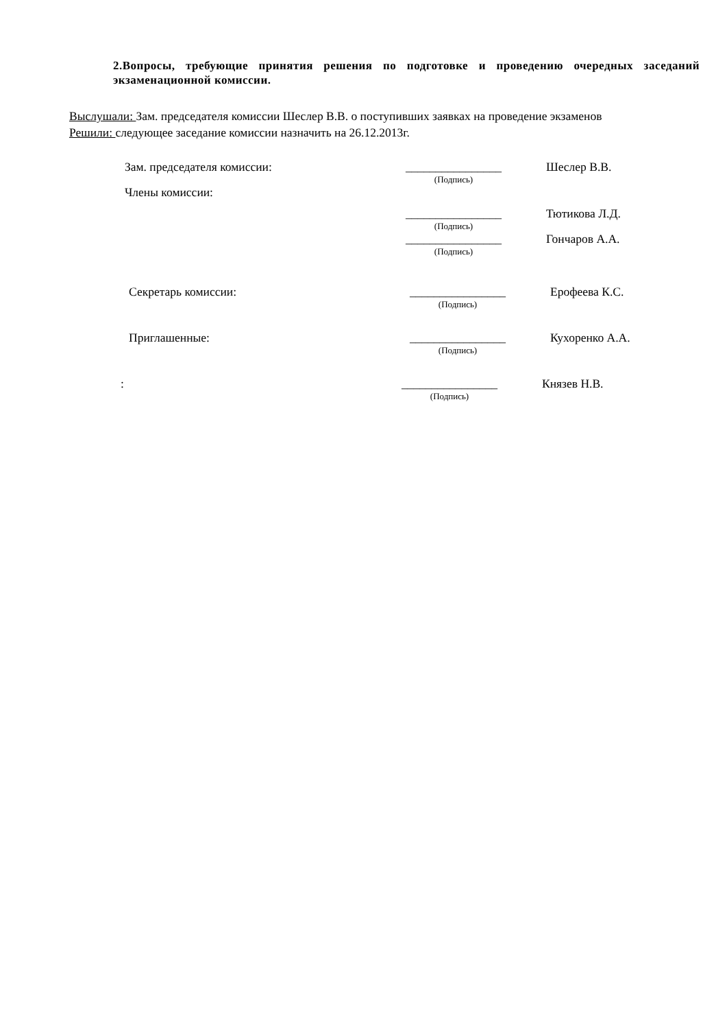2.Вопросы, требующие принятия решения по подготовке и проведению очередных заседаний экзаменационной комиссии.
Выслушали: Зам. председателя комиссии Шеслер В.В. о поступивших заявках на проведение экзаменов
Решили: следующее заседание комиссии назначить на 26.12.2013г.
Зам. председателя комиссии:
________________
(Подпись)
Шеслер В.В.
Члены комиссии:
________________
(Подпись)
Тютикова Л.Д.
________________
(Подпись)
Гончаров А.А.
Секретарь комиссии:
________________
(Подпись)
Ерофеева К.С.
Приглашенные:
________________
(Подпись)
Кухоренко А.А.
:
________________
(Подпись)
Князев Н.В.